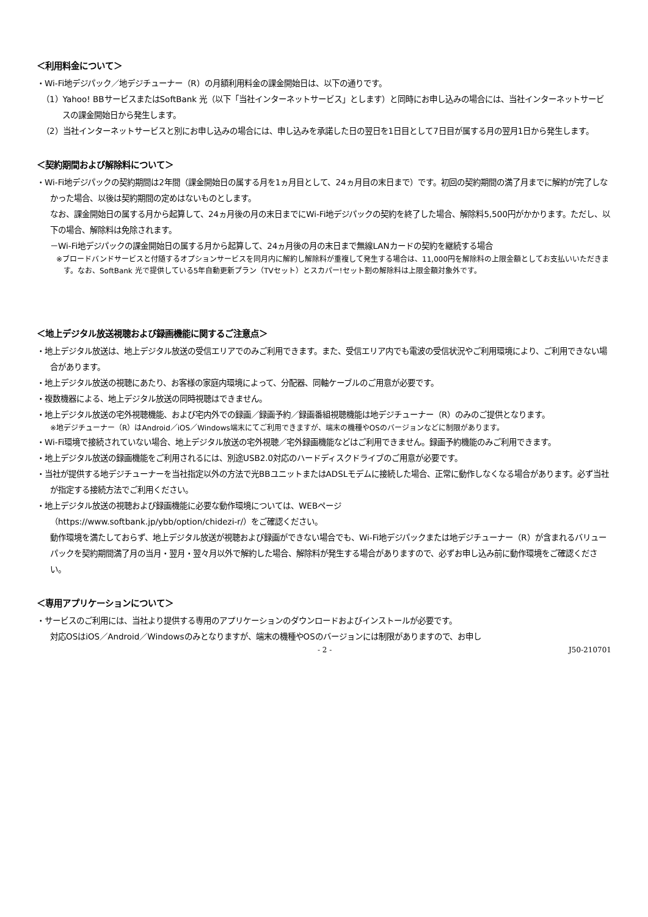＜利用料金について＞
・Wi-Fi地デジパック／地デジチューナー（R）の月額利用料金の課金開始日は、以下の通りです。
（1）Yahoo! BBサービスまたはSoftBank 光（以下「当社インターネットサービス」とします）と同時にお申し込みの場合には、当社インターネットサービスの課金開始日から発生します。
（2）当社インターネットサービスと別にお申し込みの場合には、申し込みを承諾した日の翌日を1日目として7日目が属する月の翌月1日から発生します。
＜契約期間および解除料について＞
・Wi-Fi地デジパックの契約期間は2年間（課金開始日の属する月を1ヵ月目として、24ヵ月目の末日まで）です。初回の契約期間の満了月までに解約が完了しなかった場合、以後は契約期間の定めはないものとします。
なお、課金開始日の属する月から起算して、24ヵ月後の月の末日までにWi-Fi地デジパックの契約を終了した場合、解除料5,500円がかかります。ただし、以下の場合、解除料は免除されます。
－Wi-Fi地デジパックの課金開始日の属する月から起算して、24ヵ月後の月の末日まで無線LANカードの契約を継続する場合
※ブロードバンドサービスと付随するオプションサービスを同月内に解約し解除料が重複して発生する場合は、11,000円を解除料の上限金額としてお支払いいただきます。なお、SoftBank 光で提供している5年自動更新プラン（TVセット）とスカパー!セット割の解除料は上限金額対象外です。
＜地上デジタル放送視聴および録画機能に関するご注意点＞
・地上デジタル放送は、地上デジタル放送の受信エリアでのみご利用できます。また、受信エリア内でも電波の受信状況やご利用環境により、ご利用できない場合があります。
・地上デジタル放送の視聴にあたり、お客様の家庭内環境によって、分配器、同軸ケーブルのご用意が必要です。
・複数機器による、地上デジタル放送の同時視聴はできません。
・地上デジタル放送の宅外視聴機能、および宅内外での録画／録画予約／録画番組視聴機能は地デジチューナー（R）のみのご提供となります。
※地デジチューナー（R）はAndroid／iOS／Windows端末にてご利用できますが、端末の機種やOSのバージョンなどに制限があります。
・Wi-Fi環境で接続されていない場合、地上デジタル放送の宅外視聴／宅外録画機能などはご利用できません。録画予約機能のみご利用できます。
・地上デジタル放送の録画機能をご利用されるには、別途USB2.0対応のハードディスクドライブのご用意が必要です。
・当社が提供する地デジチューナーを当社指定以外の方法で光BBユニットまたはADSLモデムに接続した場合、正常に動作しなくなる場合があります。必ず当社が指定する接続方法でご利用ください。
・地上デジタル放送の視聴および録画機能に必要な動作環境については、WEBページ
（https://www.softbank.jp/ybb/option/chidezi-r/）をご確認ください。
動作環境を満たしておらず、地上デジタル放送が視聴および録画ができない場合でも、Wi-Fi地デジパックまたは地デジチューナー（R）が含まれるバリューパックを契約期間満了月の当月・翌月・翌々月以外で解約した場合、解除料が発生する場合がありますので、必ずお申し込み前に動作環境をご確認ください。
＜専用アプリケーションについて＞
・サービスのご利用には、当社より提供する専用のアプリケーションのダウンロードおよびインストールが必要です。
対応OSはiOS／Android／Windowsのみとなりますが、端末の機種やOSのバージョンには制限がありますので、お申し
- 2 - J50-210701